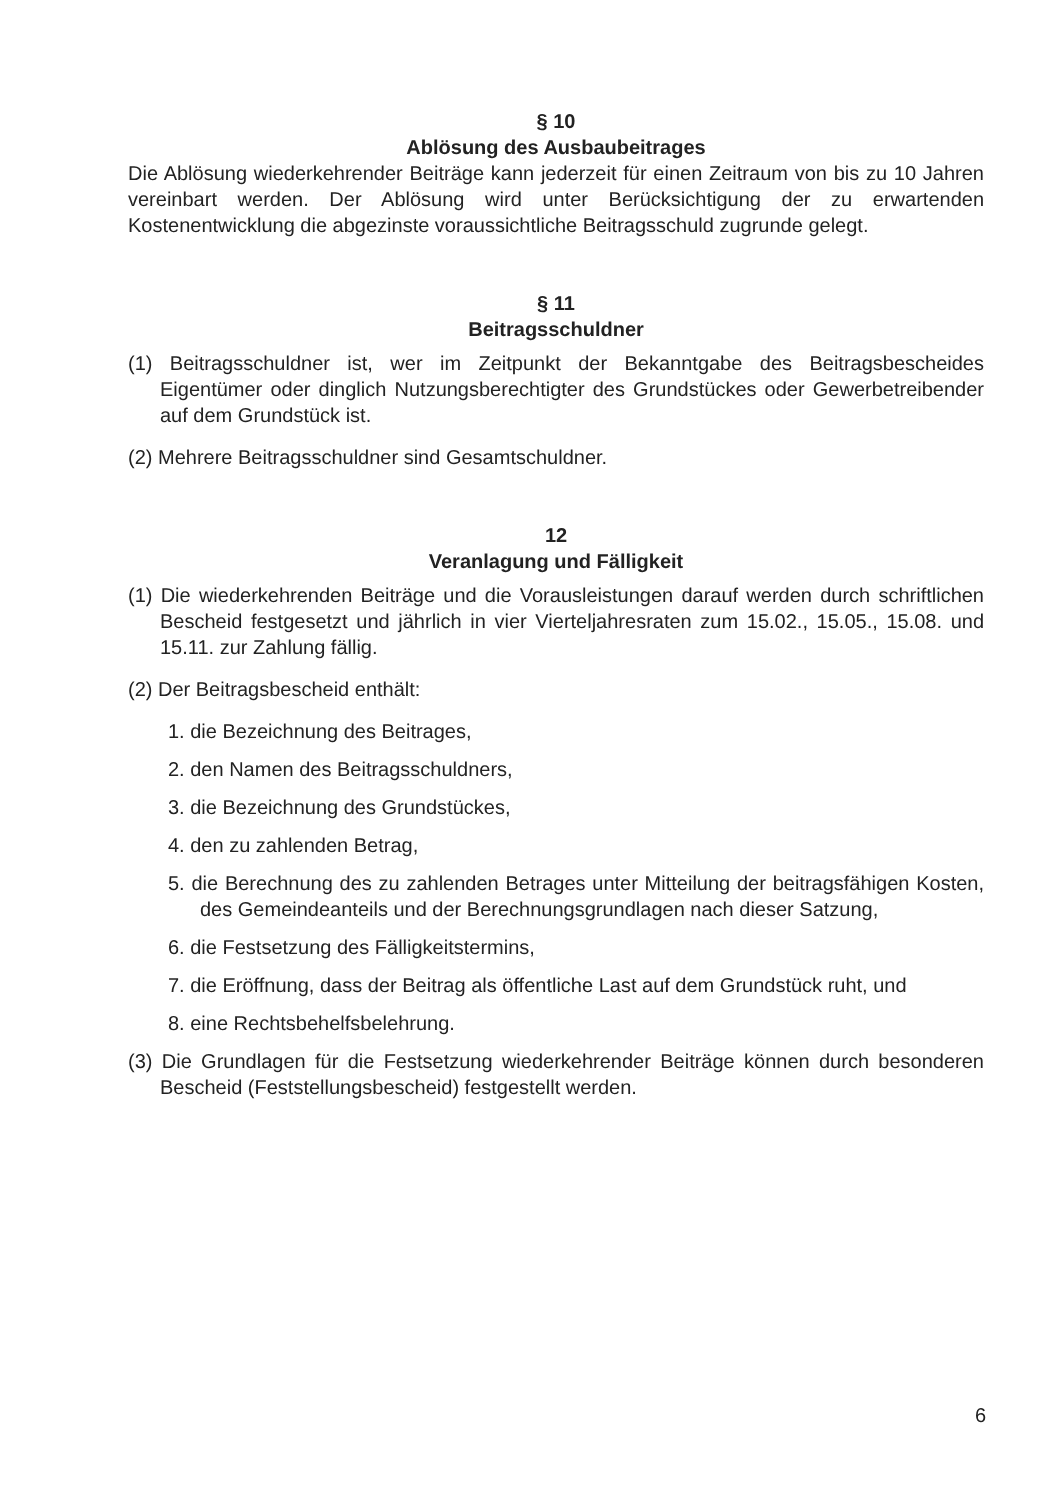§ 10
Ablösung des Ausbaubeitrages
Die Ablösung wiederkehrender Beiträge kann jederzeit für einen Zeitraum von bis zu 10 Jahren vereinbart werden. Der Ablösung wird unter Berücksichtigung der zu erwartenden Kostenentwicklung die abgezinste voraussichtliche Beitragsschuld zugrunde gelegt.
§ 11
Beitragsschuldner
(1) Beitragsschuldner ist, wer im Zeitpunkt der Bekanntgabe des Beitragsbescheides Eigentümer oder dinglich Nutzungsberechtigter des Grundstückes oder Gewerbetreibender auf dem Grundstück ist.
(2) Mehrere Beitragsschuldner sind Gesamtschuldner.
12
Veranlagung und Fälligkeit
(1) Die wiederkehrenden Beiträge und die Vorausleistungen darauf werden durch schriftlichen Bescheid festgesetzt und jährlich in vier Vierteljahresraten zum 15.02., 15.05., 15.08. und 15.11. zur Zahlung fällig.
(2) Der Beitragsbescheid enthält:
1. die Bezeichnung des Beitrages,
2. den Namen des Beitragsschuldners,
3. die Bezeichnung des Grundstückes,
4. den zu zahlenden Betrag,
5. die Berechnung des zu zahlenden Betrages unter Mitteilung der beitragsfähigen Kosten, des Gemeindeanteils und der Berechnungsgrundlagen nach dieser Satzung,
6. die Festsetzung des Fälligkeitstermins,
7. die Eröffnung, dass der Beitrag als öffentliche Last auf dem Grundstück ruht, und
8. eine Rechtsbehelfsbelehrung.
(3) Die Grundlagen für die Festsetzung wiederkehrender Beiträge können durch besonderen Bescheid (Feststellungsbescheid) festgestellt werden.
6